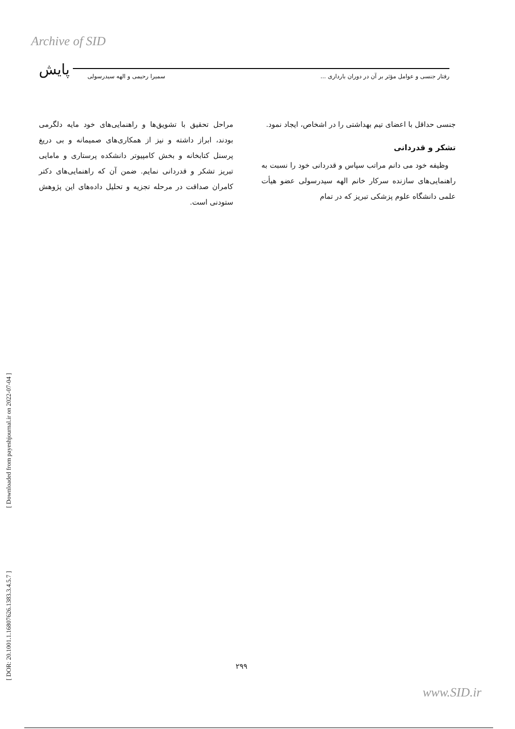Archive of SID
پایش رفتار جنسی و عوامل مؤثر بر آن در دوران بارداری ... سمیرا رحیمی و الهه سیدرسولی
جنسی حداقل با اعضای تیم بهداشتی را در اشخاص، ایجاد نمود.
تشکر و قدردانی
وظیفه خود می دانم مراتب سپاس و قدردانی خود را نسبت به راهنمایی‌های سازنده سرکار خانم الهه سیدرسولی عضو هیأت علمی دانشگاه علوم پزشکی تبریز که در تمام
مراحل تحقیق با تشویق‌ها و راهنمایی‌های خود مایه دلگرمی بودند، ابراز داشته و نیز از همکاری‌های صمیمانه و بی دریغ پرسنل کتابخانه و بخش کامپیوتر دانشکده پرستاری و مامایی تبریز تشکر و قدردانی نمایم. ضمن آن که راهنمایی‌های دکتر کامران صداقت در مرحله تجزیه و تحلیل داده‌های این پژوهش ستودنی است.
[ DOR: 20.1001.1.16807626.1383.3.4.5.7 ] [ Downloaded from payeshjournal.ir on 2022-07-04 ]
۲۹۹
www.SID.ir